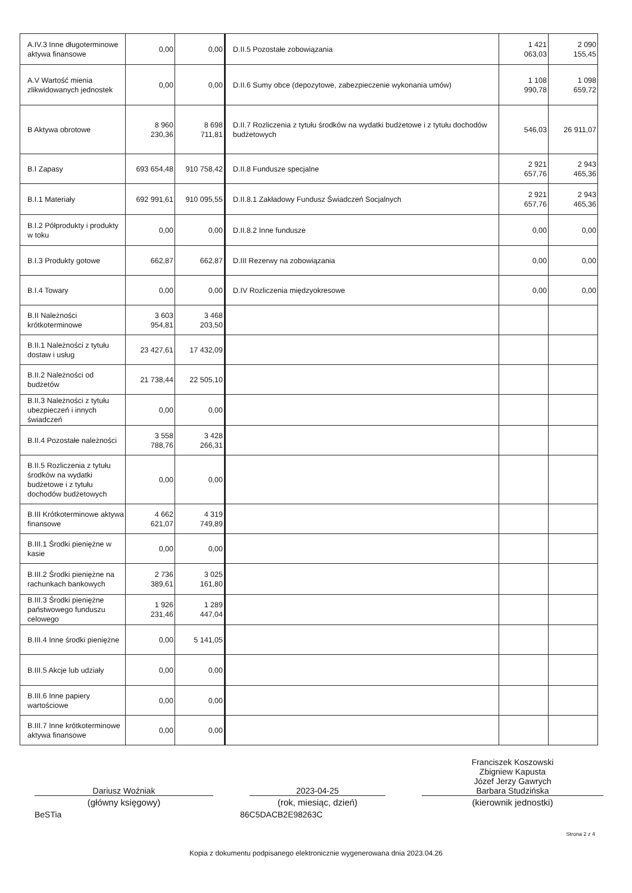| A.IV.3 Inne długoterminowe aktywa finansowe | 0,00 | 0,00 | D.II.5 Pozostałe zobowiązania | 1 421 063,03 | 2 090 155,45 |
| A.V Wartość mienia zlikwidowanych jednostek | 0,00 | 0,00 | D.II.6 Sumy obce (depozytowe, zabezpieczenie wykonania umów) | 1 108 990,78 | 1 098 659,72 |
| B Aktywa obrotowe | 8 960 230,36 | 8 698 711,81 | D.II.7 Rozliczenia z tytułu środków na wydatki budżetowe i z tytułu dochodów budżetowych | 546,03 | 26 911,07 |
| B.I Zapasy | 693 654,48 | 910 758,42 | D.II.8 Fundusze specjalne | 2 921 657,76 | 2 943 465,36 |
| B.I.1 Materiały | 692 991,61 | 910 095,55 | D.II.8.1 Zakładowy Fundusz Świadczeń Socjalnych | 2 921 657,76 | 2 943 465,36 |
| B.I.2 Półprodukty i produkty w toku | 0,00 | 0,00 | D.II.8.2 Inne fundusze | 0,00 | 0,00 |
| B.I.3 Produkty gotowe | 662,87 | 662,87 | D.III Rezerwy na zobowiązania | 0,00 | 0,00 |
| B.I.4 Towary | 0,00 | 0,00 | D.IV Rozliczenia międzyokresowe | 0,00 | 0,00 |
| B.II Należności krótkoterminowe | 3 603 954,81 | 3 468 203,50 | | | |
| B.II.1 Należności z tytułu dostaw i usług | 23 427,61 | 17 432,09 | | | |
| B.II.2 Należności od budżetów | 21 738,44 | 22 505,10 | | | |
| B.II.3 Należności z tytułu ubezpieczeń i innych świadczeń | 0,00 | 0,00 | | | |
| B.II.4 Pozostałe należności | 3 558 788,76 | 3 428 266,31 | | | |
| B.II.5 Rozliczenia z tytułu środków na wydatki budżetowe i z tytułu dochodów budżetowych | 0,00 | 0,00 | | | |
| B.III Krótkoterminowe aktywa finansowe | 4 662 621,07 | 4 319 749,89 | | | |
| B.III.1 Środki pieniężne w kasie | 0,00 | 0,00 | | | |
| B.III.2 Środki pieniężne na rachunkach bankowych | 2 736 389,61 | 3 025 161,80 | | | |
| B.III.3 Środki pieniężne państwowego funduszu celowego | 1 926 231,46 | 1 289 447,04 | | | |
| B.III.4 Inne środki pieniężne | 0,00 | 5 141,05 | | | |
| B.III.5 Akcje lub udziały | 0,00 | 0,00 | | | |
| B.III.6 Inne papiery wartościowe | 0,00 | 0,00 | | | |
| B.III.7 Inne krótkoterminowe aktywa finansowe | 0,00 | 0,00 | | | |
Dariusz Woźniak
(główny księgowy)
2023-04-25
(rok, miesiąc, dzień)
Franciszek Koszowski
Zbigniew Kapusta
Józef Jerzy Gawrych
Barbara Studzińska
(kierownik jednostki)
BeSTia 86C5DACB2E98263C
Strona 2 z 4
Kopia z dokumentu podpisanego elektronicznie wygenerowana dnia 2023.04.26